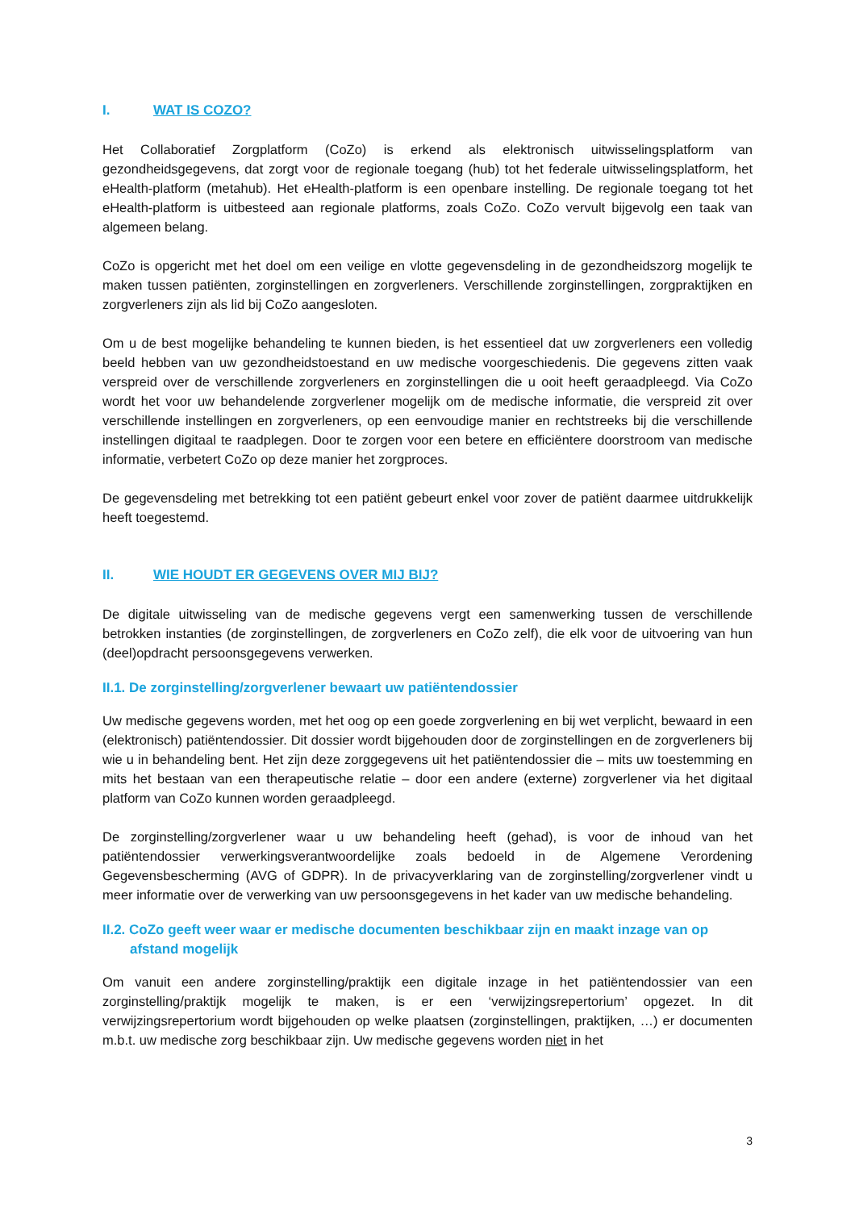I. WAT IS COZO?
Het Collaboratief Zorgplatform (CoZo) is erkend als elektronisch uitwisselingsplatform van gezondheidsgegevens, dat zorgt voor de regionale toegang (hub) tot het federale uitwisselingsplatform, het eHealth-platform (metahub). Het eHealth-platform is een openbare instelling. De regionale toegang tot het eHealth-platform is uitbesteed aan regionale platforms, zoals CoZo. CoZo vervult bijgevolg een taak van algemeen belang.
CoZo is opgericht met het doel om een veilige en vlotte gegevensdeling in de gezondheidszorg mogelijk te maken tussen patiënten, zorginstellingen en zorgverleners. Verschillende zorginstellingen, zorgpraktijken en zorgverleners zijn als lid bij CoZo aangesloten.
Om u de best mogelijke behandeling te kunnen bieden, is het essentieel dat uw zorgverleners een volledig beeld hebben van uw gezondheidstoestand en uw medische voorgeschiedenis. Die gegevens zitten vaak verspreid over de verschillende zorgverleners en zorginstellingen die u ooit heeft geraadpleegd. Via CoZo wordt het voor uw behandelende zorgverlener mogelijk om de medische informatie, die verspreid zit over verschillende instellingen en zorgverleners, op een eenvoudige manier en rechtstreeks bij die verschillende instellingen digitaal te raadplegen. Door te zorgen voor een betere en efficiëntere doorstroom van medische informatie, verbetert CoZo op deze manier het zorgproces.
De gegevensdeling met betrekking tot een patiënt gebeurt enkel voor zover de patiënt daarmee uitdrukkelijk heeft toegestemd.
II. WIE HOUDT ER GEGEVENS OVER MIJ BIJ?
De digitale uitwisseling van de medische gegevens vergt een samenwerking tussen de verschillende betrokken instanties (de zorginstellingen, de zorgverleners en CoZo zelf), die elk voor de uitvoering van hun (deel)opdracht persoonsgegevens verwerken.
II.1. De zorginstelling/zorgverlener bewaart uw patiëntendossier
Uw medische gegevens worden, met het oog op een goede zorgverlening en bij wet verplicht, bewaard in een (elektronisch) patiëntendossier. Dit dossier wordt bijgehouden door de zorginstellingen en de zorgverleners bij wie u in behandeling bent. Het zijn deze zorggegevens uit het patiëntendossier die – mits uw toestemming en mits het bestaan van een therapeutische relatie – door een andere (externe) zorgverlener via het digitaal platform van CoZo kunnen worden geraadpleegd.
De zorginstelling/zorgverlener waar u uw behandeling heeft (gehad), is voor de inhoud van het patiëntendossier verwerkingsverantwoordelijke zoals bedoeld in de Algemene Verordening Gegevensbescherming (AVG of GDPR). In de privacyverklaring van de zorginstelling/zorgverlener vindt u meer informatie over de verwerking van uw persoonsgegevens in het kader van uw medische behandeling.
II.2. CoZo geeft weer waar er medische documenten beschikbaar zijn en maakt inzage van op afstand mogelijk
Om vanuit een andere zorginstelling/praktijk een digitale inzage in het patiëntendossier van een zorginstelling/praktijk mogelijk te maken, is er een ‘verwijzingsrepertorium’ opgezet. In dit verwijzingsrepertorium wordt bijgehouden op welke plaatsen (zorginstellingen, praktijken, …) er documenten m.b.t. uw medische zorg beschikbaar zijn. Uw medische gegevens worden niet in het
3